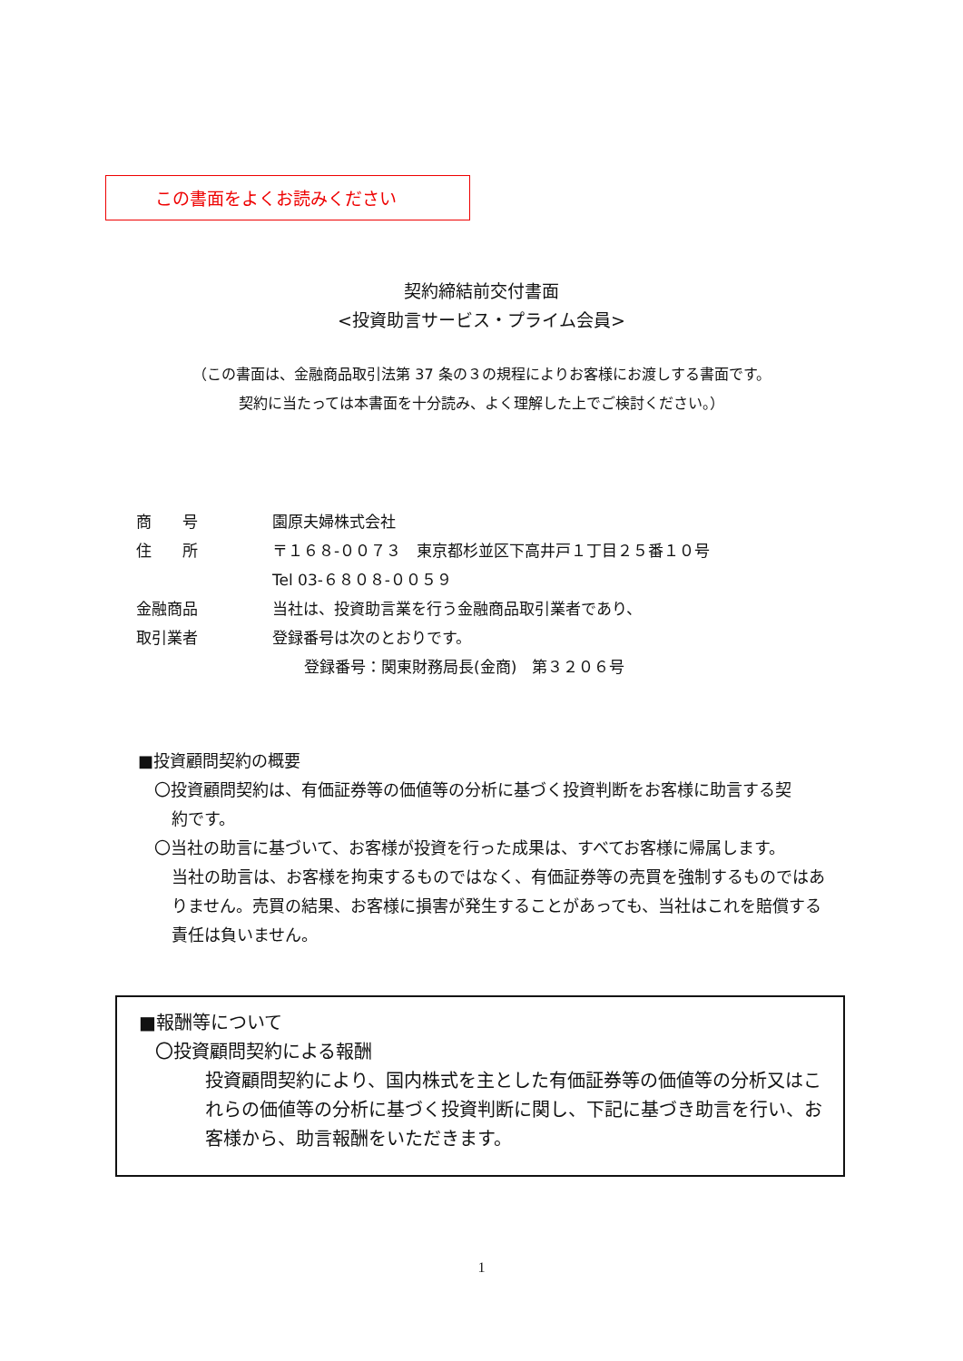この書面をよくお読みください
契約締結前交付書面
<投資助言サービス・プライム会員>
（この書面は、金融商品取引法第 37 条の３の規程によりお客様にお渡しする書面です。
契約に当たっては本書面を十分読み、よく理解した上でご検討ください。）
| 商 号 | 園原夫婦株式会社 |
| 住 所 | 〒１６８-００７３ 東京都杉並区下高井戸１丁目２５番１０号 |
| | Tel 03-６８０８-００５９ |
| 金融商品 | 当社は、投資助言業を行う金融商品取引業者であり、 |
| 取引業者 | 登録番号は次のとおりです。 |
| | 登録番号：関東財務局長(金商) 第３２０６号 |
■投資顧問契約の概要
〇投資顧問契約は、有価証券等の価値等の分析に基づく投資判断をお客様に助言する契
約です。
〇当社の助言に基づいて、お客様が投資を行った成果は、すべてお客様に帰属します。
当社の助言は、お客様を拘束するものではなく、有価証券等の売買を強制するものではありません。売買の結果、お客様に損害が発生することがあっても、当社はこれを賠償する責任は負いません。
■報酬等について
〇投資顧問契約による報酬
投資顧問契約により、国内株式を主とした有価証券等の価値等の分析又はこれらの価値等の分析に基づく投資判断に関し、下記に基づき助言を行い、お客様から、助言報酬をいただきます。
1